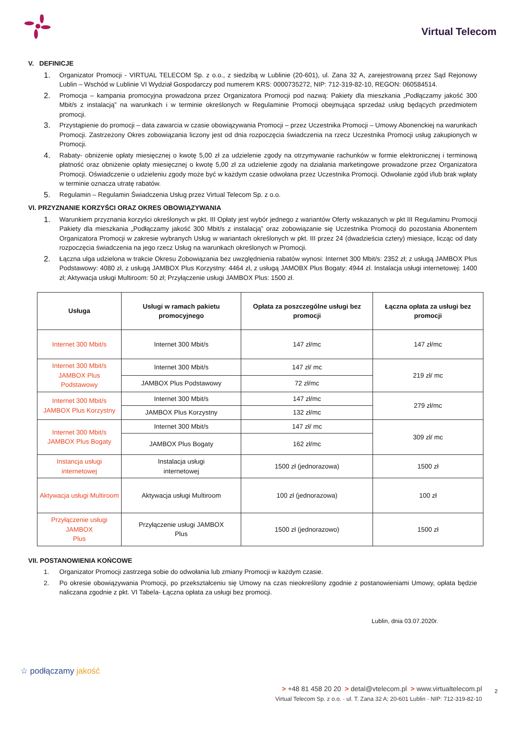Virtual Telecom
V. DEFINICJE
1. Organizator Promocji - VIRTUAL TELECOM Sp. z o.o., z siedzibą w Lublinie (20-601), ul. Zana 32 A, zarejestrowaną przez Sąd Rejonowy Lublin – Wschód w Lublinie VI Wydział Gospodarczy pod numerem KRS: 0000735272, NIP: 712-319-82-10, REGON: 060584514.
2. Promocja – kampania promocyjna prowadzona przez Organizatora Promocji pod nazwą: Pakiety dla mieszkania „Podłączamy jakość 300 Mbit/s z instalacją” na warunkach i w terminie określonych w Regulaminie Promocji obejmująca sprzedaż usług będących przedmiotem promocji.
3. Przystąpienie do promocji – data zawarcia w czasie obowiązywania Promocji – przez Uczestnika Promocji – Umowy Abonenckiej na warunkach Promocji. Zastrzeżony Okres zobowiązania liczony jest od dnia rozpoczęcia świadczenia na rzecz Uczestnika Promocji usług zakupionych w Promocji.
4. Rabaty- obniżenie opłaty miesięcznej o kwotę 5,00 zł za udzielenie zgody na otrzymywanie rachunków w formie elektronicznej i terminową płatność oraz obniżenie opłaty miesięcznej o kwotę 5,00 zł za udzielenie zgody na działania marketingowe prowadzone przez Organizatora Promocji. Oświadczenie o udzieleniu zgody może być w każdym czasie odwołana przez Uczestnika Promocji. Odwołanie zgód i/lub brak wpłaty w terminie oznacza utratę rabatów.
5. Regulamin – Regulamin Świadczenia Usług przez Virtual Telecom Sp. z o.o.
VI. PRZYZNANIE KORZYŚCI ORAZ OKRES OBOWIĄZYWANIA
1. Warunkiem przyznania korzyści określonych w pkt. III Opłaty jest wybór jednego z wariantów Oferty wskazanych w pkt III Regulaminu Promocji Pakiety dla mieszkania „Podłączamy jakość 300 Mbit/s z instalacją” oraz zobowiązanie się Uczestnika Promocji do pozostania Abonentem Organizatora Promocji w zakresie wybranych Usług w wariantach określonych w pkt. III przez 24 (dwadzieścia cztery) miesiące, licząc od daty rozpoczęcia świadczenia na jego rzecz Usług na warunkach określonych w Promocji.
2. Łączna ulga udzielona w trakcie Okresu Zobowiązania bez uwzględnienia rabatów wynosi: Internet 300 Mbit/s: 2352 zł; z usługą JAMBOX Plus Podstawowy: 4080 zł, z usługą JAMBOX Plus Korzystny: 4464 zł, z usługą JAMOBX Plus Bogaty: 4944 zł. Instalacja usługi internetowej: 1400 zł; Aktywacja usługi Multiroom: 50 zł; Przyłączenie usługi JAMBOX Plus: 1500 zł.
| Usługa | Usługi w ramach pakietu promocyjnego | Opłata za poszczególne usługi bez promocji | Łączna opłata za usługi bez promocji |
| --- | --- | --- | --- |
| Internet 300 Mbit/s | Internet 300 Mbit/s | 147 zł/mc | 147 zł/mc |
| Internet 300 Mbit/s JAMBOX Plus Podstawowy | Internet 300 Mbit/s | 147 zł/ mc | 219 zł/ mc |
| | JAMBOX Plus Podstawowy | 72 zł/mc | |
| Internet 300 Mbit/s JAMBOX Plus Korzystny | Internet 300 Mbit/s | 147 zł/mc | 279 zł/mc |
| | JAMBOX Plus Korzystny | 132 zł/mc | |
| Internet 300 Mbit/s JAMBOX Plus Bogaty | Internet 300 Mbit/s | 147 zł/ mc | 309 zł/ mc |
| | JAMBOX Plus Bogaty | 162 zł/mc | |
| Instancja usługi internetowej | Instalacja usługi internetowej | 1500 zł (jednorazowa) | 1500 zł |
| Aktywacja usługi Multiroom | Aktywacja usługi Multiroom | 100 zł (jednorazowa) | 100 zł |
| Przyłączenie usługi JAMBOX Plus | Przyłączenie usługi JAMBOX Plus | 1500 zł (jednorazowo) | 1500 zł |
VII. POSTANOWIENIA KOŃCOWE
1. Organizator Promocji zastrzega sobie do odwołania lub zmiany Promocji w każdym czasie.
2. Po okresie obowiązywania Promocji, po przekształceniu się Umowy na czas nieokreślony zgodnie z postanowieniami Umowy, opłata będzie naliczana zgodnie z pkt. VI Tabela- Łączna opłata za usługi bez promocji.
Lublin, dnia 03.07.2020r.
☆ podłączamy jakość
> +48 81 458 20 20 > detal@vtelecom.pl > www.virtualtelecom.pl
Virtual Telecom Sp. z o.o. · ul. T. Zana 32 A; 20-601 Lublin · NIP: 712-319-82-10
2